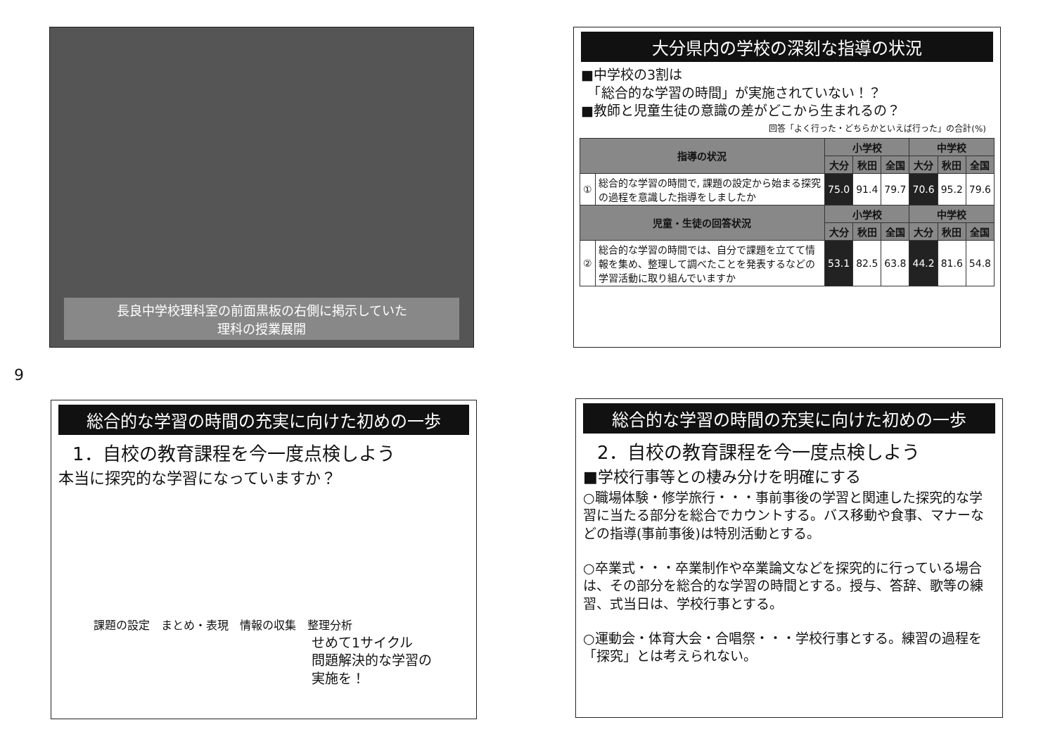長良中学校理科室の前面黒板の右側に掲示していた
理科の授業展開
9
大分県内の学校の深刻な指導の状況
■中学校の3割は
　「総合的な学習の時間」が実施されていない！？
■教師と児童生徒の意識の差がどこから生まれるの？
回答「よく行った・どちらかといえば行った」の合計(%)
| 指導の状況 | | 小学校 | | | 中学校 | | |
| --- | --- | --- | --- | --- | --- | --- | --- |
| | | 大分 | 秋田 | 全国 | 大分 | 秋田 | 全国 |
| ① | 総合的な学習の時間で, 課題の設定から始まる探究の過程を意識した指導をしましたか | 75.0 | 91.4 | 79.7 | 70.6 | 95.2 | 79.6 |
| 児童・生徒の回答状況 | | 小学校 | | | 中学校 | | |
| | | 大分 | 秋田 | 全国 | 大分 | 秋田 | 全国 |
| ② | 総合的な学習の時間では、自分で課題を立てて情報を集め、整理して調べたことを発表するなどの学習活動に取り組んでいますか | 53.1 | 82.5 | 63.8 | 44.2 | 81.6 | 54.8 |
総合的な学習の時間の充実に向けた初めの一歩
1．自校の教育課程を今一度点検しよう
本当に探究的な学習になっていますか？
課題の設定　まとめ・表現　情報の収集　整理分析
せめて1サイクル
問題解決的な学習の
実施を！
総合的な学習の時間の充実に向けた初めの一歩
2．自校の教育課程を今一度点検しよう
■学校行事等との棲み分けを明確にする
○職場体験・修学旅行・・・事前事後の学習と関連した探究的な学習に当たる部分を総合でカウントする。バス移動や食事、マナーなどの指導(事前事後)は特別活動とする。
○卒業式・・・卒業制作や卒業論文などを探究的に行っている場合は、その部分を総合的な学習の時間とする。授与、答辞、歌等の練習、式当日は、学校行事とする。
○運動会・体育大会・合唱祭・・・学校行事とする。練習の過程を「探究」とは考えられない。